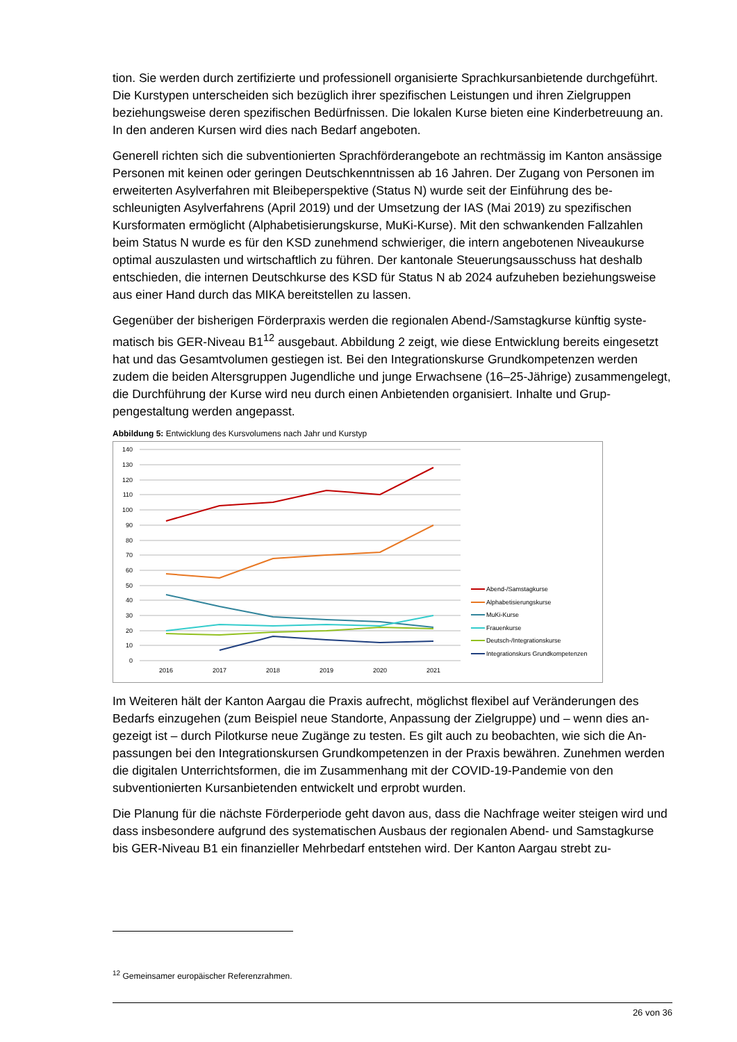tion. Sie werden durch zertifizierte und professionell organisierte Sprachkursanbietende durchge­führt. Die Kurstypen unterscheiden sich bezüglich ihrer spezifischen Leistungen und ihren Zielgrup­pen beziehungsweise deren spezifischen Bedürfnissen. Die lokalen Kurse bieten eine Kinderbetreu­ung an. In den anderen Kursen wird dies nach Bedarf angeboten.
Generell richten sich die subventionierten Sprachförderangebote an rechtmässig im Kanton ansäs­sige Personen mit keinen oder geringen Deutschkenntnissen ab 16 Jahren. Der Zugang von Perso­nen im erweiterten Asylverfahren mit Bleibeperspektive (Status N) wurde seit der Einführung des be­schleunigten Asylverfahrens (April 2019) und der Umsetzung der IAS (Mai 2019) zu spezifischen Kursformaten ermöglicht (Alphabetisierungskurse, MuKi-Kurse). Mit den schwankenden Fallzahlen beim Status N wurde es für den KSD zunehmend schwieriger, die intern angebotenen Niveaukurse optimal auszulasten und wirtschaftlich zu führen. Der kantonale Steuerungsausschuss hat deshalb entschieden, die internen Deutschkurse des KSD für Status N ab 2024 aufzuheben beziehungsweise aus einer Hand durch das MIKA bereitstellen zu lassen.
Gegenüber der bisherigen Förderpraxis werden die regionalen Abend-/Samstagkurse künftig syste­matisch bis GER-Niveau B1<sup>12</sup> ausgebaut. Abbildung 2 zeigt, wie diese Entwicklung bereits eingesetzt hat und das Gesamtvolumen gestiegen ist. Bei den Integrationskurse Grundkompetenzen werden zudem die beiden Altersgruppen Jugendliche und junge Erwachsene (16–25-Jährige) zusammenge­legt, die Durchführung der Kurse wird neu durch einen Anbietenden organisiert. Inhalte und Grup­pengestaltung werden angepasst.
Abbildung 5: Entwicklung des Kursvolumens nach Jahr und Kurstyp
140
130
120
110
100
90
80
70
60
50
40
30
20
10
0
2016
2017
2018
2019
2020
2021
Abend-/Samstagkurse
Alphabetisierungskurse
MuKi-Kurse
Frauenkurse
Deutsch-/Integrationskurse
Integrationskurs Grundkompetenzen
Im Weiteren hält der Kanton Aargau die Praxis aufrecht, möglichst flexibel auf Veränderungen des Bedarfs einzugehen (zum Beispiel neue Standorte, Anpassung der Zielgruppe) und – wenn dies an­gezeigt ist – durch Pilotkurse neue Zugänge zu testen. Es gilt auch zu beobachten, wie sich die An­passungen bei den Integrationskursen Grundkompetenzen in der Praxis bewähren. Zunehmen wer­den die digitalen Unterrichtsformen, die im Zusammenhang mit der COVID-19-Pandemie von den subventionierten Kursanbietenden entwickelt und erprobt wurden.
Die Planung für die nächste Förderperiode geht davon aus, dass die Nachfrage weiter steigen wird und dass insbesondere aufgrund des systematischen Ausbaus der regionalen Abend- und Samstag­kurse bis GER-Niveau B1 ein finanzieller Mehrbedarf entstehen wird. Der Kanton Aargau strebt zu-
<sup>12</sup> Gemeinsamer europäischer Referenzrahmen.
26 von 36